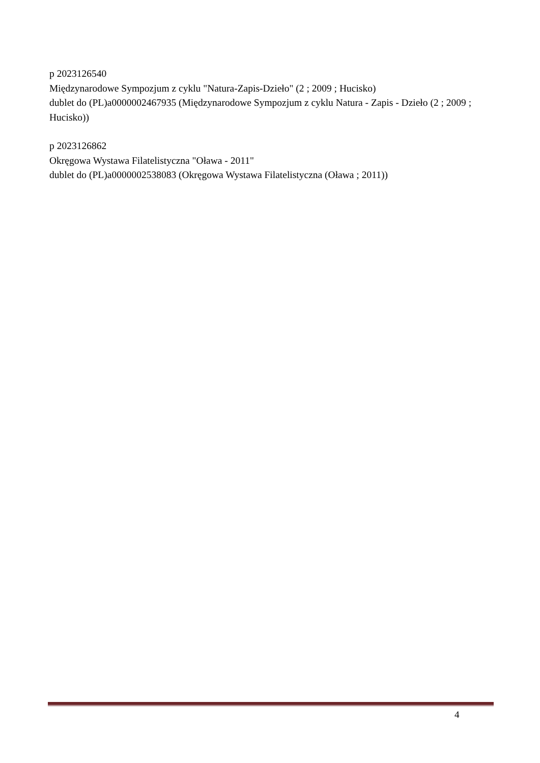p 2023126540
Międzynarodowe Sympozjum z cyklu "Natura-Zapis-Dzieło" (2 ; 2009 ; Hucisko)
dublet do (PL)a0000002467935 (Międzynarodowe Sympozjum z cyklu Natura - Zapis - Dzieło (2 ; 2009 ; Hucisko))
p 2023126862
Okręgowa Wystawa Filatelistyczna "Oława - 2011"
dublet do (PL)a0000002538083 (Okręgowa Wystawa Filatelistyczna (Oława ; 2011))
4